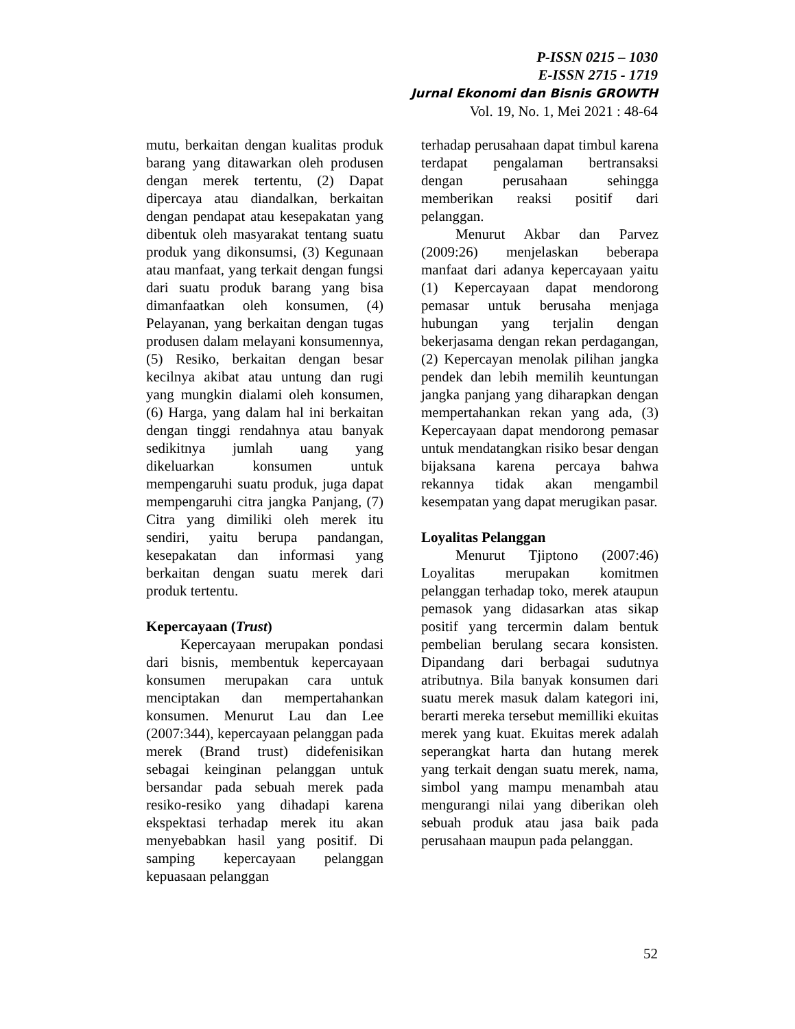P-ISSN 0215 – 1030
E-ISSN 2715 - 1719
Jurnal Ekonomi dan Bisnis GROWTH
Vol. 19, No. 1, Mei 2021 : 48-64
mutu, berkaitan dengan kualitas produk barang yang ditawarkan oleh produsen dengan merek tertentu, (2) Dapat dipercaya atau diandalkan, berkaitan dengan pendapat atau kesepakatan yang dibentuk oleh masyarakat tentang suatu produk yang dikonsumsi, (3) Kegunaan atau manfaat, yang terkait dengan fungsi dari suatu produk barang yang bisa dimanfaatkan oleh konsumen, (4) Pelayanan, yang berkaitan dengan tugas produsen dalam melayani konsumennya, (5) Resiko, berkaitan dengan besar kecilnya akibat atau untung dan rugi yang mungkin dialami oleh konsumen, (6) Harga, yang dalam hal ini berkaitan dengan tinggi rendahnya atau banyak sedikitnya jumlah uang yang dikeluarkan konsumen untuk mempengaruhi suatu produk, juga dapat mempengaruhi citra jangka Panjang, (7) Citra yang dimiliki oleh merek itu sendiri, yaitu berupa pandangan, kesepakatan dan informasi yang berkaitan dengan suatu merek dari produk tertentu.
Kepercayaan (Trust)
Kepercayaan merupakan pondasi dari bisnis, membentuk kepercayaan konsumen merupakan cara untuk menciptakan dan mempertahankan konsumen. Menurut Lau dan Lee (2007:344), kepercayaan pelanggan pada merek (Brand trust) didefenisikan sebagai keinginan pelanggan untuk bersandar pada sebuah merek pada resiko-resiko yang dihadapi karena ekspektasi terhadap merek itu akan menyebabkan hasil yang positif. Di samping kepercayaan pelanggan kepuasaan pelanggan
terhadap perusahaan dapat timbul karena terdapat pengalaman bertransaksi dengan perusahaan sehingga memberikan reaksi positif dari pelanggan.
Menurut Akbar dan Parvez (2009:26) menjelaskan beberapa manfaat dari adanya kepercayaan yaitu (1) Kepercayaan dapat mendorong pemasar untuk berusaha menjaga hubungan yang terjalin dengan bekerjasama dengan rekan perdagangan, (2) Kepercayan menolak pilihan jangka pendek dan lebih memilih keuntungan jangka panjang yang diharapkan dengan mempertahankan rekan yang ada, (3) Kepercayaan dapat mendorong pemasar untuk mendatangkan risiko besar dengan bijaksana karena percaya bahwa rekannya tidak akan mengambil kesempatan yang dapat merugikan pasar.
Loyalitas Pelanggan
Menurut Tjiptono (2007:46) Loyalitas merupakan komitmen pelanggan terhadap toko, merek ataupun pemasok yang didasarkan atas sikap positif yang tercermin dalam bentuk pembelian berulang secara konsisten. Dipandang dari berbagai sudutnya atributnya. Bila banyak konsumen dari suatu merek masuk dalam kategori ini, berarti mereka tersebut memilliki ekuitas merek yang kuat. Ekuitas merek adalah seperangkat harta dan hutang merek yang terkait dengan suatu merek, nama, simbol yang mampu menambah atau mengurangi nilai yang diberikan oleh sebuah produk atau jasa baik pada perusahaan maupun pada pelanggan.
52